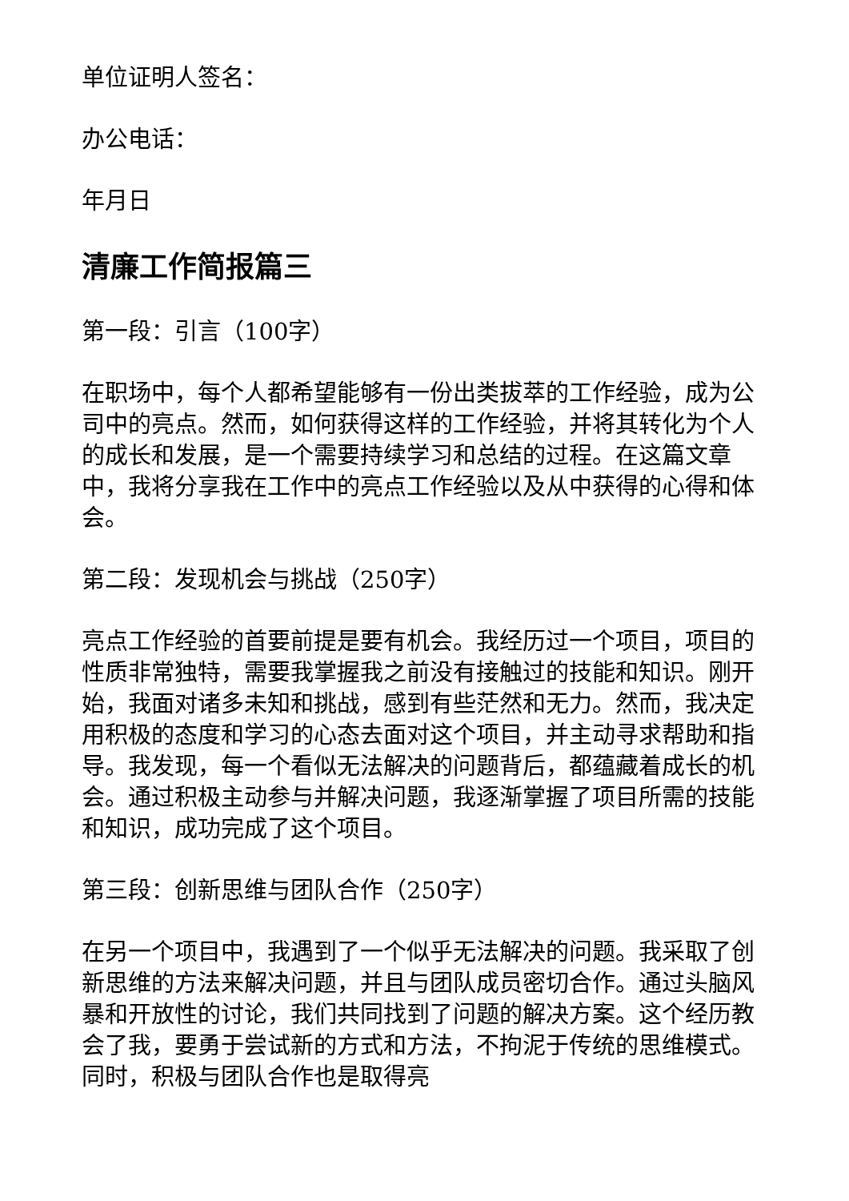单位证明人签名：
办公电话：
年月日
清廉工作简报篇三
第一段：引言（100字）
在职场中，每个人都希望能够有一份出类拔萃的工作经验，成为公司中的亮点。然而，如何获得这样的工作经验，并将其转化为个人的成长和发展，是一个需要持续学习和总结的过程。在这篇文章中，我将分享我在工作中的亮点工作经验以及从中获得的心得和体会。
第二段：发现机会与挑战（250字）
亮点工作经验的首要前提是要有机会。我经历过一个项目，项目的性质非常独特，需要我掌握我之前没有接触过的技能和知识。刚开始，我面对诸多未知和挑战，感到有些茫然和无力。然而，我决定用积极的态度和学习的心态去面对这个项目，并主动寻求帮助和指导。我发现，每一个看似无法解决的问题背后，都蕴藏着成长的机会。通过积极主动参与并解决问题，我逐渐掌握了项目所需的技能和知识，成功完成了这个项目。
第三段：创新思维与团队合作（250字）
在另一个项目中，我遇到了一个似乎无法解决的问题。我采取了创新思维的方法来解决问题，并且与团队成员密切合作。通过头脑风暴和开放性的讨论，我们共同找到了问题的解决方案。这个经历教会了我，要勇于尝试新的方式和方法，不拘泥于传统的思维模式。同时，积极与团队合作也是取得亮